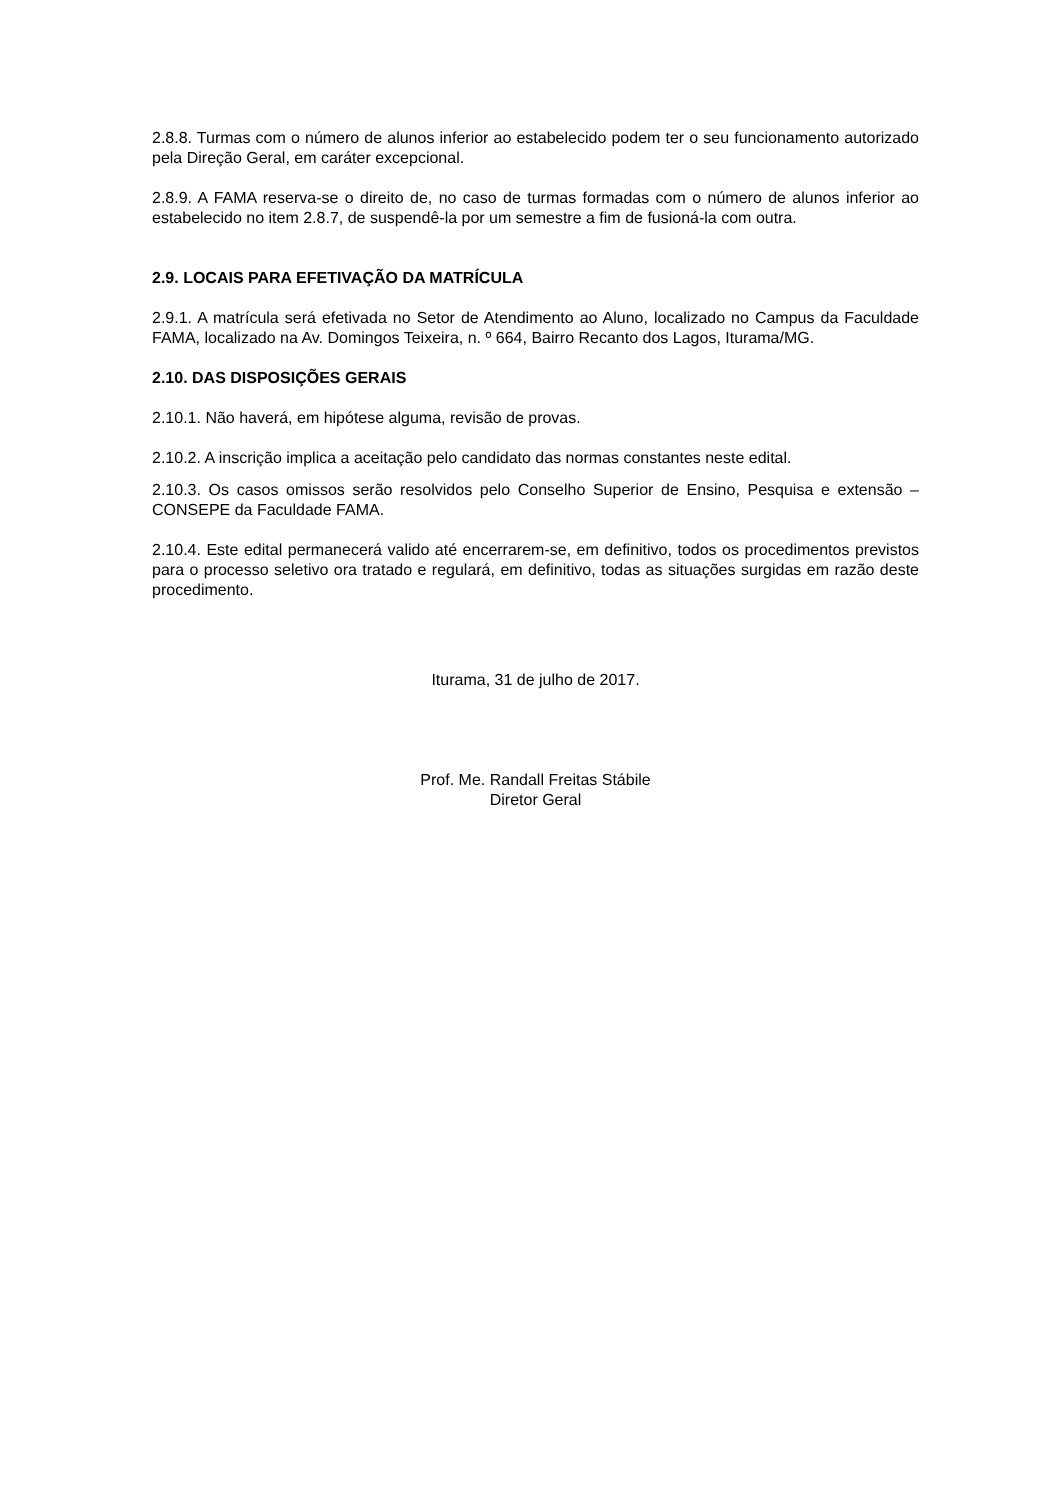2.8.8. Turmas com o número de alunos inferior ao estabelecido podem ter o seu funcionamento autorizado pela Direção Geral, em caráter excepcional.
2.8.9. A FAMA reserva-se o direito de, no caso de turmas formadas com o número de alunos inferior ao estabelecido no item 2.8.7, de suspendê-la por um semestre a fim de fusioná-la com outra.
2.9. LOCAIS PARA EFETIVAÇÃO DA MATRÍCULA
2.9.1. A matrícula será efetivada no Setor de Atendimento ao Aluno, localizado no Campus da Faculdade FAMA, localizado na Av. Domingos Teixeira, n. º 664, Bairro Recanto dos Lagos, Iturama/MG.
2.10. DAS DISPOSIÇÕES GERAIS
2.10.1. Não haverá, em hipótese alguma, revisão de provas.
2.10.2. A inscrição implica a aceitação pelo candidato das normas constantes neste edital.
2.10.3. Os casos omissos serão resolvidos pelo Conselho Superior de Ensino, Pesquisa e extensão – CONSEPE da Faculdade FAMA.
2.10.4. Este edital permanecerá valido até encerrarem-se, em definitivo, todos os procedimentos previstos para o processo seletivo ora tratado e regulará, em definitivo, todas as situações surgidas em razão deste procedimento.
Iturama, 31 de julho de 2017.
Prof. Me. Randall Freitas Stábile
Diretor Geral